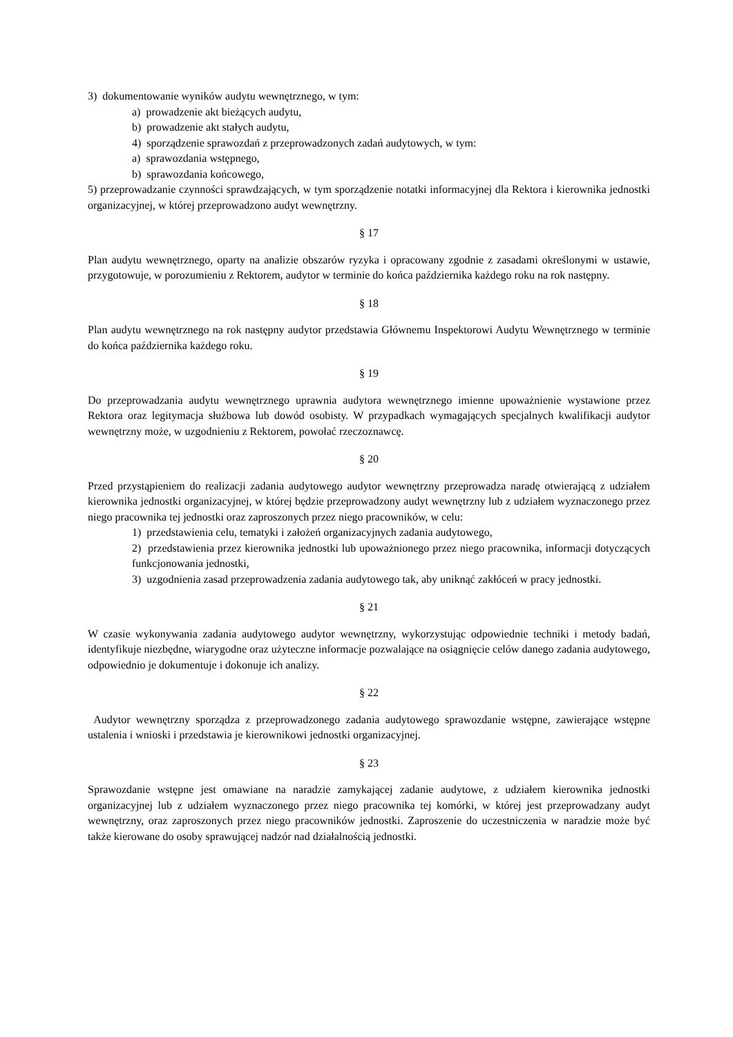3) dokumentowanie wyników audytu wewnętrznego, w tym:
a) prowadzenie akt bieżących audytu,
b) prowadzenie akt stałych audytu,
4) sporządzenie sprawozdań z przeprowadzonych zadań audytowych, w tym:
a) sprawozdania wstępnego,
b) sprawozdania końcowego,
5) przeprowadzanie czynności sprawdzających, w tym sporządzenie notatki informacyjnej dla Rektora i kierownika jednostki organizacyjnej, w której przeprowadzono audyt wewnętrzny.
§ 17
Plan audytu wewnętrznego, oparty na analizie obszarów ryzyka i opracowany zgodnie z zasadami określonymi w ustawie, przygotowuje, w porozumieniu z Rektorem, audytor w terminie do końca października każdego roku na rok następny.
§ 18
Plan audytu wewnętrznego na rok następny audytor przedstawia Głównemu Inspektorowi Audytu Wewnętrznego w terminie do końca października każdego roku.
§ 19
Do przeprowadzania audytu wewnętrznego uprawnia audytora wewnętrznego imienne upoważnienie wystawione przez Rektora oraz legitymacja służbowa lub dowód osobisty. W przypadkach wymagających specjalnych kwalifikacji audytor wewnętrzny może, w uzgodnieniu z Rektorem, powołać rzeczoznawcę.
§ 20
Przed przystąpieniem do realizacji zadania audytowego audytor wewnętrzny przeprowadza naradę otwierającą z udziałem kierownika jednostki organizacyjnej, w której będzie przeprowadzony audyt wewnętrzny lub z udziałem wyznaczonego przez niego pracownika tej jednostki oraz zaproszonych przez niego pracowników, w celu:
1) przedstawienia celu, tematyki i założeń organizacyjnych zadania audytowego,
2) przedstawienia przez kierownika jednostki lub upoważnionego przez niego pracownika, informacji dotyczących funkcjonowania jednostki,
3) uzgodnienia zasad przeprowadzenia zadania audytowego tak, aby uniknąć zakłóceń w pracy jednostki.
§ 21
W czasie wykonywania zadania audytowego audytor wewnętrzny, wykorzystując odpowiednie techniki i metody badań, identyfikuje niezbędne, wiarygodne oraz użyteczne informacje pozwalające na osiągnięcie celów danego zadania audytowego, odpowiednio je dokumentuje i dokonuje ich analizy.
§ 22
Audytor wewnętrzny sporządza z przeprowadzonego zadania audytowego sprawozdanie wstępne, zawierające wstępne ustalenia i wnioski i przedstawia je kierownikowi jednostki organizacyjnej.
§ 23
Sprawozdanie wstępne jest omawiane na naradzie zamykającej zadanie audytowe, z udziałem kierownika jednostki organizacyjnej lub z udziałem wyznaczonego przez niego pracownika tej komórki, w której jest przeprowadzany audyt wewnętrzny, oraz zaproszonych przez niego pracowników jednostki. Zaproszenie do uczestniczenia w naradzie może być także kierowane do osoby sprawującej nadzór nad działalnością jednostki.